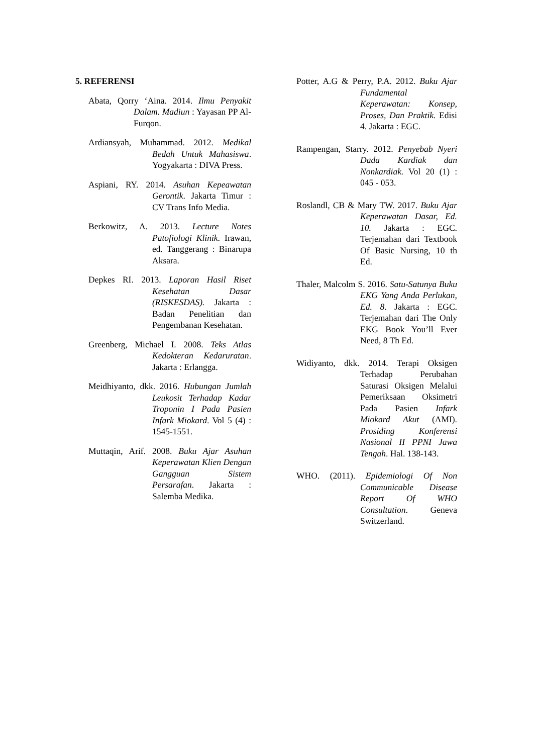5. REFERENSI
Abata, Qorry ‘Aina. 2014. Ilmu Penyakit Dalam. Madiun : Yayasan PP Al-Furqon.
Ardiansyah, Muhammad. 2012. Medikal Bedah Untuk Mahasiswa. Yogyakarta : DIVA Press.
Aspiani, RY. 2014. Asuhan Kepeawatan Gerontik. Jakarta Timur : CV Trans Info Media.
Berkowitz, A. 2013. Lecture Notes Patofiologi Klinik. Irawan, ed. Tanggerang : Binarupa Aksara.
Depkes RI. 2013. Laporan Hasil Riset Kesehatan Dasar (RISKESDAS). Jakarta : Badan Penelitian dan Pengembanan Kesehatan.
Greenberg, Michael I. 2008. Teks Atlas Kedokteran Kedaruratan. Jakarta : Erlangga.
Meidhiyanto, dkk. 2016. Hubungan Jumlah Leukosit Terhadap Kadar Troponin I Pada Pasien Infark Miokard. Vol 5 (4) : 1545-1551.
Muttaqin, Arif. 2008. Buku Ajar Asuhan Keperawatan Klien Dengan Gangguan Sistem Persarafan. Jakarta : Salemba Medika.
Potter, A.G & Perry, P.A. 2012. Buku Ajar Fundamental Keperawatan: Konsep, Proses, Dan Praktik. Edisi 4. Jakarta : EGC.
Rampengan, Starry. 2012. Penyebab Nyeri Dada Kardiak dan Nonkardiak. Vol 20 (1) : 045 - 053.
Roslandl, CB & Mary TW. 2017. Buku Ajar Keperawatan Dasar, Ed. 10. Jakarta : EGC. Terjemahan dari Textbook Of Basic Nursing, 10 th Ed.
Thaler, Malcolm S. 2016. Satu-Satunya Buku EKG Yang Anda Perlukan, Ed. 8. Jakarta : EGC. Terjemahan dari The Only EKG Book You’ll Ever Need, 8 Th Ed.
Widiyanto, dkk. 2014. Terapi Oksigen Terhadap Perubahan Saturasi Oksigen Melalui Pemeriksaan Oksimetri Pada Pasien Infark Miokard Akut (AMI). Prosiding Konferensi Nasional II PPNI Jawa Tengah. Hal. 138-143.
WHO. (2011). Epidemiologi Of Non Communicable Disease Report Of WHO Consultation. Geneva Switzerland.